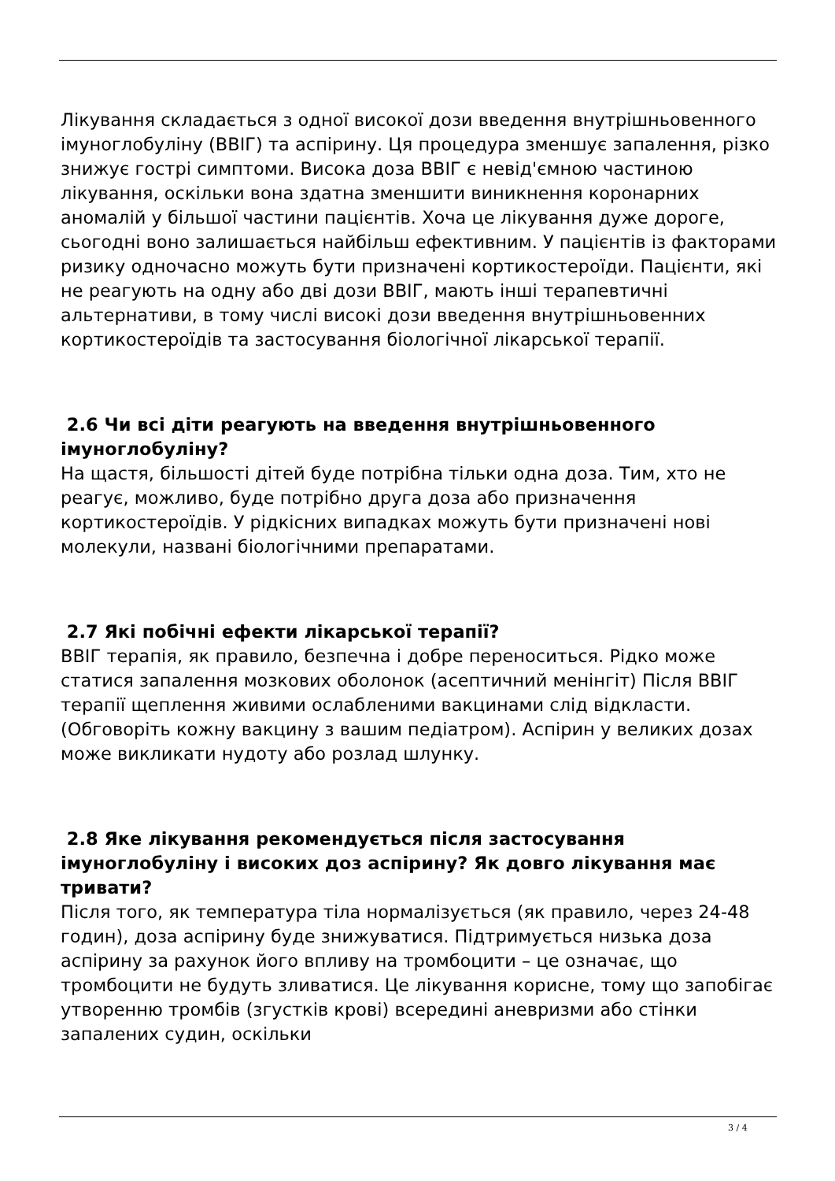Лікування складається з одної високої дози введення внутрішньовенного імуноглобуліну (ВВІГ) та аспірину. Ця процедура зменшує запалення, різко знижує гострі симптоми. Висока доза ВВІГ є невід'ємною частиною лікування, оскільки вона здатна зменшити виникнення коронарних аномалій у більшої частини пацієнтів. Хоча це лікування дуже дороге, сьогодні воно залишається найбільш ефективним. У пацієнтів із факторами ризику одночасно можуть бути призначені кортикостероїди. Пацієнти, які не реагують на одну або дві дози ВВІГ, мають інші терапевтичні альтернативи, в тому числі високі дози введення внутрішньовенних кортикостероїдів та застосування біологічної лікарської терапії.
2.6 Чи всі діти реагують на введення внутрішньовенного імуноглобуліну?
На щастя, більшості дітей буде потрібна тільки одна доза. Тим, хто не реагує, можливо, буде потрібно друга доза або призначення кортикостероїдів. У рідкісних випадках можуть бути призначені нові молекули, названі біологічними препаратами.
2.7 Які побічні ефекти лікарської терапії?
ВВІГ терапія, як правило, безпечна і добре переноситься. Рідко може статися запалення мозкових оболонок (асептичний менінгіт) Після ВВІГ терапії щеплення живими ослабленими вакцинами слід відкласти. (Обговоріть кожну вакцину з вашим педіатром). Аспірин у великих дозах може викликати нудоту або розлад шлунку.
2.8 Яке лікування рекомендується після застосування імуноглобуліну і високих доз аспірину? Як довго лікування має тривати?
Після того, як температура тіла нормалізується (як правило, через 24-48 годин), доза аспірину буде знижуватися. Підтримується низька доза аспірину за рахунок його впливу на тромбоцити – це означає, що тромбоцити не будуть зливатися. Це лікування корисне, тому що запобігає утворенню тромбів (згустків крові) всередині аневризми або стінки запалених судин, оскільки
3 / 4